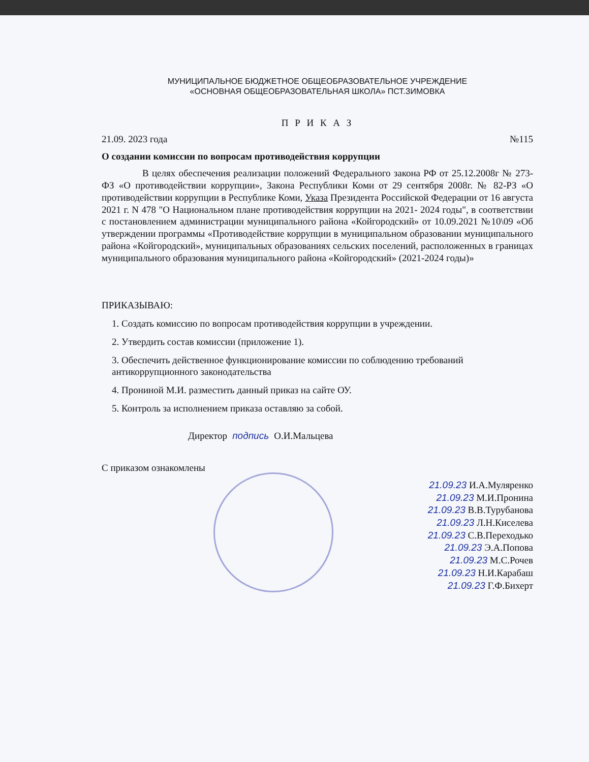МУНИЦИПАЛЬНОЕ БЮДЖЕТНОЕ ОБЩЕОБРАЗОВАТЕЛЬНОЕ УЧРЕЖДЕНИЕ
«ОСНОВНАЯ ОБЩЕОБРАЗОВАТЕЛЬНАЯ ШКОЛА» ПСТ.ЗИМОВКА
П Р И К А З
21.09. 2023 года №115
О создании комиссии по вопросам противодействия коррупции
В целях обеспечения реализации положений Федерального закона РФ от 25.12.2008г № 273-ФЗ «О противодействии коррупции», Закона Республики Коми от 29 сентября 2008г. № 82-РЗ «О противодействии коррупции в Республике Коми, Указа Президента Российской Федерации от 16 августа 2021 г. N 478 "О Национальном плане противодействия коррупции на 2021- 2024 годы", в соответствии с постановлением администрации муниципального района «Койгородский» от 10.09.2021 №10\09 «Об утверждении программы «Противодействие коррупции в муниципальном образовании муниципального района «Койгородский», муниципальных образованиях сельских поселений, расположенных в границах муниципального образования муниципального района «Койгородский» (2021-2024 годы)»
ПРИКАЗЫВАЮ:
1. Создать комиссию по вопросам противодействия коррупции в учреждении.
2. Утвердить состав комиссии (приложение 1).
3. Обеспечить действенное функционирование комиссии по соблюдению требований антикоррупционного законодательства
4. Прониной М.И. разместить данный приказ на сайте ОУ.
5. Контроль за исполнением приказа оставляю за собой.
Директор подпись О.И.Мальцева
С приказом ознакомлены
21.09.23 И.А.Муляренко
21.09.23 М.И.Пронина
21.09.23 В.В.Турубанова
21.09.23 Л.Н.Киселева
21.09.23 С.В.Переходько
21.09.23 Э.А.Попова
21.09.23 М.С.Рочев
21.09.23 Н.И.Карабаш
21.09.23 Г.Ф.Бихерт